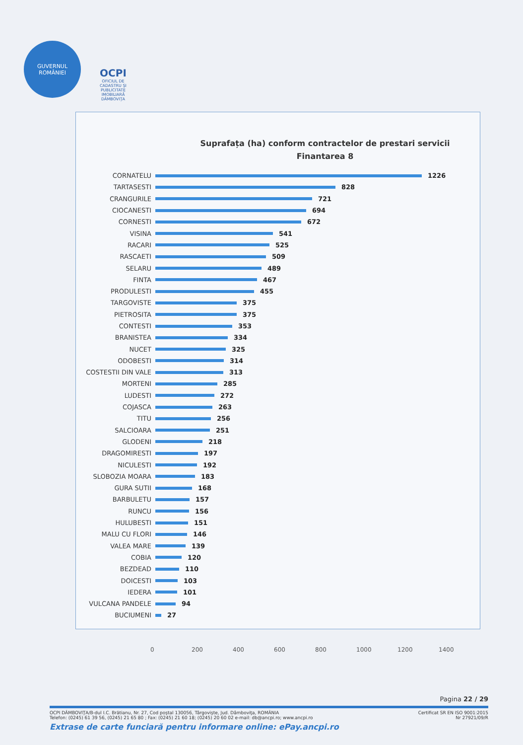GUVERNUL
ROMÂNIEI
OCPI
OFICIUL DE CADASTRU ŞI PUBLICITATE IMOBILIARĂ DÂMBOVIŢA
Suprafața (ha) conform contractelor de prestari servicii
Finantarea 8
CORNATELU 1226
TARTASESTI 828
CRANGURILE 721
CIOCANESTI 694
CORNESTI 672
VISINA 541
RACARI 525
RASCAETI 509
SELARU 489
FINTA 467
PRODULESTI 455
TARGOVISTE 375
PIETROSITA 375
CONTESTI 353
BRANISTEA 334
NUCET 325
ODOBESTI 314
COSTESTII DIN VALE 313
MORTENI 285
LUDESTI 272
COJASCA 263
TITU 256
SALCIOARA 251
GLODENI 218
DRAGOMIRESTI 197
NICULESTI 192
SLOBOZIA MOARA 183
GURA SUTII 168
BARBULETU 157
RUNCU 156
HULUBESTI 151
MALU CU FLORI 146
VALEA MARE 139
COBIA 120
BEZDEAD 110
DOICESTI 103
IEDERA 101
VULCANA PANDELE 94
BUCIUMENI 27
0 200 400 600 800 1000 1200 1400
Pagina 22 / 29
OCPI DÂMBOVIŢA/B-dul I.C. Brătianu, Nr. 27, Cod poştal 130056, Târgovişte, Jud. Dâmboviţa, ROMÂNIA Certificat SR EN ISO 9001:2015
Telefon: (0245) 61 39 56, (0245) 21 65 80 ; Fax: (0245) 21 60 18; (0245) 20 60 02 e-mail: db@ancpi.ro; www.ancpi.ro Nr 27921/09/R
Extrase de carte funciară pentru informare online: ePay.ancpi.ro